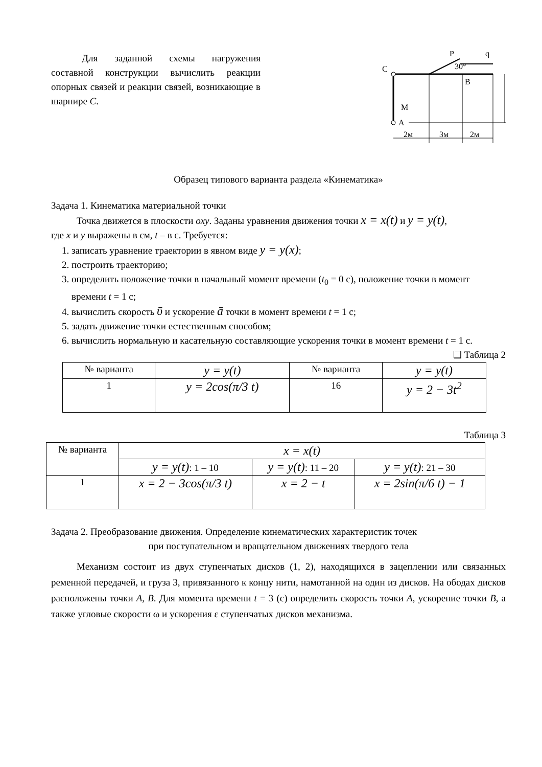Для заданной схемы нагружения составной конструкции вычислить реакции опорных связей и реакции связей, возникающие в шарнире C.
C
P
q
30°
B
M
A
2м
3м
2м
Образец типового варианта раздела «Кинематика»
Задача 1. Кинематика материальной точки
Точка движется в плоскости oxy. Заданы уравнения движения точки x = x(t) и y = y(t),
где x и y выражены в см, t – в с. Требуется:
1. записать уравнение траектории в явном виде y = y(x);
2. построить траекторию;
3. определить положение точки в начальный момент времени (t<sub>0</sub> = 0 с), положение точки в момент времени t = 1 с;
4. вычислить скорость ῡ и ускорение ā точки в момент времени t = 1 с;
5. задать движение точки естественным способом;
6. вычислить нормальную и касательную составляющие ускорения точки в момент времени t = 1 с.
❑ Таблица 2
| № варианта | y = y(t) | № варианта | y = y(t) |
| 1 | y = 2cos(π/3 t) | 16 | y = 2 − 3t<sup>2</sup> |
Таблица 3
| № варианта | x = x(t) | | |
| | y = y(t) : 1 – 10 | y = y(t) : 11 – 20 | y = y(t) : 21 – 30 |
| 1 | x = 2 − 3cos(π/3 t) | x = 2 − t | x = 2sin(π/6 t) − 1 |
Задача 2. Преобразование движения. Определение кинематических характеристик точек
при поступательном и вращательном движениях твердого тела
Механизм состоит из двух ступенчатых дисков (1, 2), находящихся в зацеплении или связанных ременной передачей, и груза 3, привязанного к концу нити, намотанной на один из дисков. На ободах дисков расположены точки A, B. Для момента времени t = 3 (с) определить скорость точки A, ускорение точки B, а также угловые скорости ω и ускорения ε ступенчатых дисков механизма.